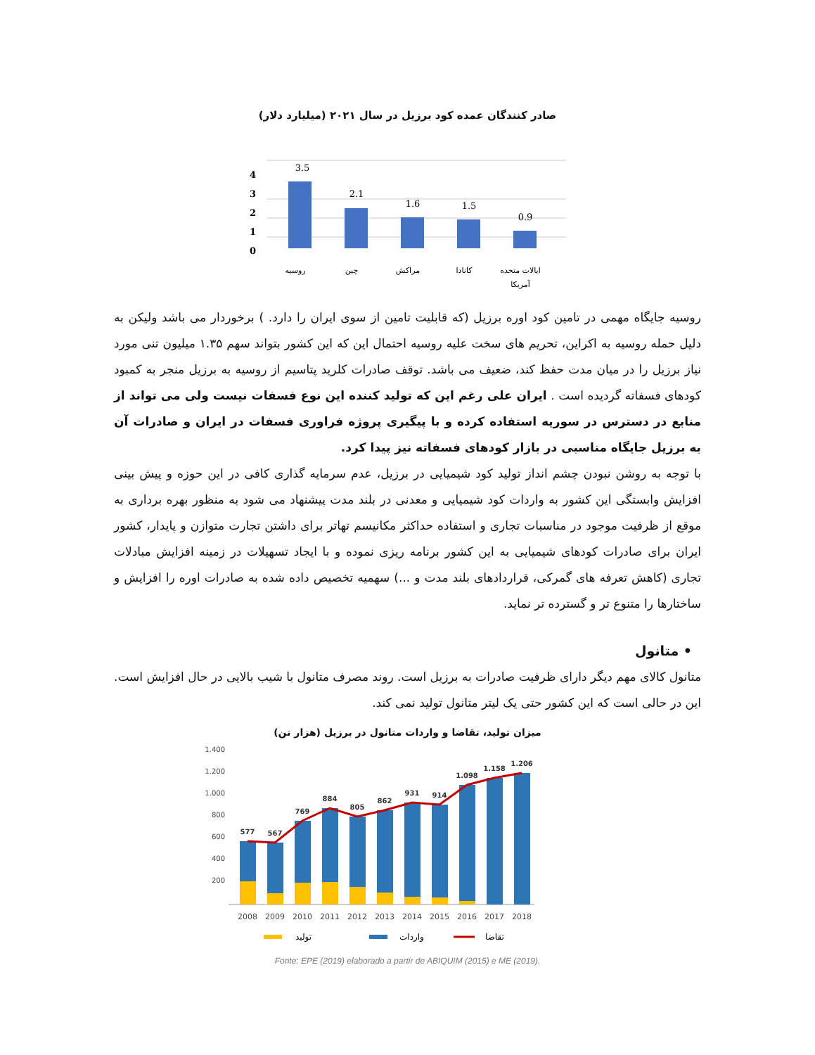صادر کنندگان عمده کود برزیل در سال ۲۰۲۱ (میلیارد دلار)
4
3
2
1
0
3.5
2.1
1.6
1.5
0.9
روسیه
چین
مراکش
کانادا
ایالات متحده
آمریکا
روسیه جایگاه مهمی در تامین کود اوره برزیل (که قابلیت تامین از سوی ایران را دارد. ) برخوردار می باشد ولیکن به دلیل حمله روسیه به اکراین، تحریم های سخت علیه روسیه احتمال این که این کشور بتواند سهم ۱.۳۵ میلیون تنی مورد نیاز برزیل را در میان مدت حفظ کند، ضعیف می باشد. توقف صادرات کلرید پتاسیم از روسیه به برزیل منجر به کمبود کودهای فسفاته گردیده است . ایران علی رغم این که تولید کننده این نوع فسفات نیست ولی می تواند از منابع در دسترس در سوریه استفاده کرده و با پیگیری پروژه فراوری فسفات در ایران و صادرات آن به برزیل جایگاه مناسبی در بازار کودهای فسفاته نیز پیدا کرد.
با توجه به روشن نبودن چشم انداز تولید کود شیمیایی در برزیل، عدم سرمایه گذاری کافی در این حوزه و پیش بینی افزایش وابستگی این کشور به واردات کود شیمیایی و معدنی در بلند مدت پیشنهاد می شود به منظور بهره برداری به موقع از ظرفیت موجود در مناسبات تجاری و استفاده حداکثر مکانیسم تهاتر برای داشتن تجارت متوازن و پایدار، کشور ایران برای صادرات کودهای شیمیایی به این کشور برنامه ریزی نموده و با ایجاد تسهیلات در زمینه افزایش مبادلات تجاری (کاهش تعرفه های گمرکی، قراردادهای بلند مدت و ...) سهمیه تخصیص داده شده به صادرات اوره را افزایش و ساختارها را متنوع تر و گسترده تر نماید.
• متانول
متانول کالای مهم دیگر دارای ظرفیت صادرات به برزیل است. روند مصرف متانول با شیب بالایی در حال افزایش است. این در حالی است که این کشور حتی یک لیتر متانول تولید نمی کند.
میزان تولید، تقاضا و واردات متانول در برزیل (هزار تن)
1.400
1.200
1.000
800
600
400
200
577
567
769
884
805
862
931
914
1.098
1.158
1.206
2008
2009
2010
2011
2012
2013
2014
2015
2016
2017
2018
تولید
واردات
تقاضا
Fonte: EPE (2019) elaborado a partir de ABIQUIM (2015) e ME (2019).